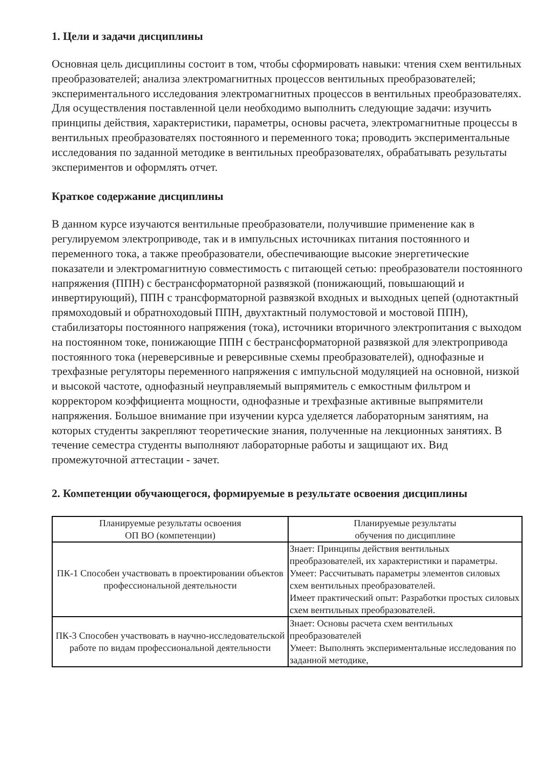1. Цели и задачи дисциплины
Основная цель дисциплины состоит в том, чтобы сформировать навыки: чтения схем вентильных преобразователей; анализа электромагнитных процессов вентильных преобразователей; экспериментального исследования электромагнитных процессов в вентильных преобразователях. Для осуществления поставленной цели необходимо выполнить следующие задачи: изучить принципы действия, характеристики, параметры, основы расчета, электромагнитные процессы в вентильных преобразователях постоянного и переменного тока; проводить экспериментальные исследования по заданной методике в вентильных преобразователях, обрабатывать результаты экспериментов и оформлять отчет.
Краткое содержание дисциплины
В данном курсе изучаются вентильные преобразователи, получившие применение как в регулируемом электроприводе, так и в импульсных источниках питания постоянного и переменного тока, а также преобразователи, обеспечивающие высокие энергетические показатели и электромагнитную совместимость с питающей сетью: преобразователи постоянного напряжения (ППН) с бестрансформаторной развязкой (понижающий, повышающий и инвертирующий), ППН с трансформаторной развязкой входных и выходных цепей (однотактный прямоходовый и обратноходовый ППН, двухтактный полумостовой и мостовой ППН), стабилизаторы постоянного напряжения (тока), источники вторичного электропитания с выходом на постоянном токе, понижающие ППН с бестрансформаторной развязкой для электропривода постоянного тока (нереверсивные и реверсивные схемы преобразователей), однофазные и трехфазные регуляторы переменного напряжения с импульсной модуляцией на основной, низкой и высокой частоте, однофазный неуправляемый выпрямитель с емкостным фильтром и корректором коэффициента мощности, однофазные и трехфазные активные выпрямители напряжения. Большое внимание при изучении курса уделяется лабораторным занятиям, на которых студенты закрепляют теоретические знания, полученные на лекционных занятиях. В течение семестра студенты выполняют лабораторные работы и защищают их. Вид промежуточной аттестации - зачет.
2. Компетенции обучающегося, формируемые в результате освоения дисциплины
| Планируемые результаты освоения ОП ВО (компетенции) | Планируемые результаты обучения по дисциплине |
| --- | --- |
| ПК-1 Способен участвовать в проектировании объектов профессиональной деятельности | Знает: Принципы действия вентильных преобразователей, их характеристики и параметры. Умеет: Рассчитывать параметры элементов силовых схем вентильных преобразователей. Имеет практический опыт: Разработки простых силовых схем вентильных преобразователей. |
| ПК-3 Способен участвовать в научно-исследовательской работе по видам профессиональной деятельности | Знает: Основы расчета схем вентильных преобразователей Умеет: Выполнять экспериментальные исследования по заданной методике, |